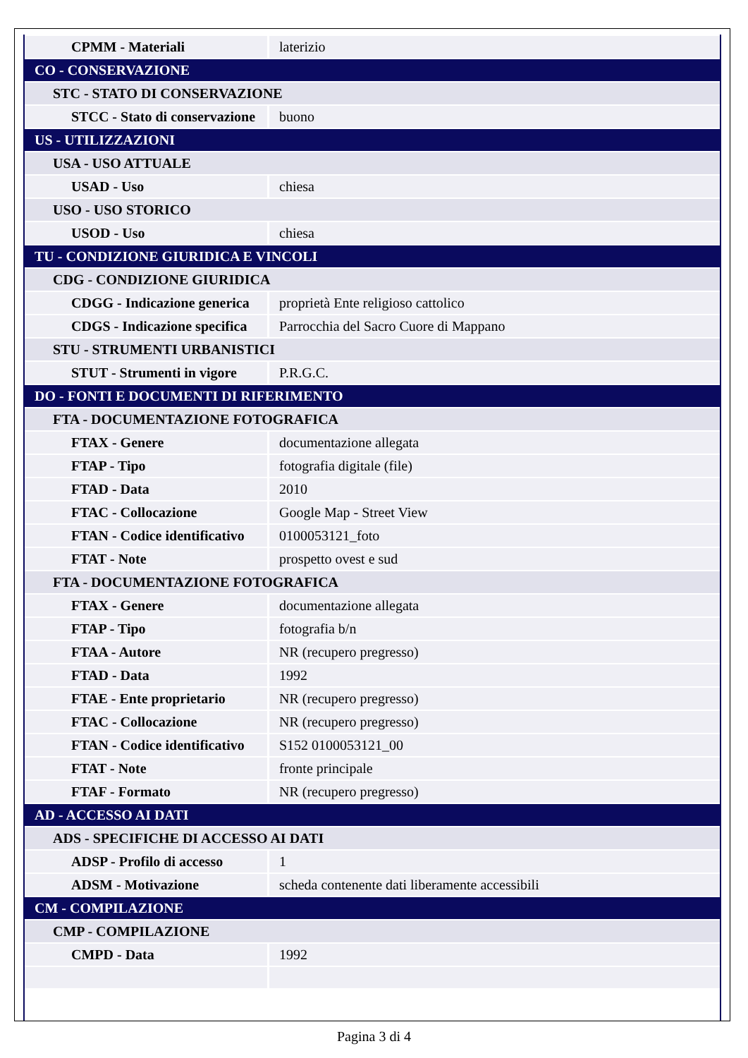| CPMM - Materiali | laterizio |
| CO - CONSERVAZIONE | |
| STC - STATO DI CONSERVAZIONE | |
| STCC - Stato di conservazione | buono |
| US - UTILIZZAZIONI | |
| USA - USO ATTUALE | |
| USAD - Uso | chiesa |
| USO - USO STORICO | |
| USOD - Uso | chiesa |
| TU - CONDIZIONE GIURIDICA E VINCOLI | |
| CDG - CONDIZIONE GIURIDICA | |
| CDGG - Indicazione generica | proprietà Ente religioso cattolico |
| CDGS - Indicazione specifica | Parrocchia del Sacro Cuore di Mappano |
| STU - STRUMENTI URBANISTICI | |
| STUT - Strumenti in vigore | P.R.G.C. |
| DO - FONTI E DOCUMENTI DI RIFERIMENTO | |
| FTA - DOCUMENTAZIONE FOTOGRAFICA | |
| FTAX - Genere | documentazione allegata |
| FTAP - Tipo | fotografia digitale (file) |
| FTAD - Data | 2010 |
| FTAC - Collocazione | Google Map - Street View |
| FTAN - Codice identificativo | 0100053121_foto |
| FTAT - Note | prospetto ovest e sud |
| FTA - DOCUMENTAZIONE FOTOGRAFICA | |
| FTAX - Genere | documentazione allegata |
| FTAP - Tipo | fotografia b/n |
| FTAA - Autore | NR (recupero pregresso) |
| FTAD - Data | 1992 |
| FTAE - Ente proprietario | NR (recupero pregresso) |
| FTAC - Collocazione | NR (recupero pregresso) |
| FTAN - Codice identificativo | S152 0100053121_00 |
| FTAT - Note | fronte principale |
| FTAF - Formato | NR (recupero pregresso) |
| AD - ACCESSO AI DATI | |
| ADS - SPECIFICHE DI ACCESSO AI DATI | |
| ADSP - Profilo di accesso | 1 |
| ADSM - Motivazione | scheda contenente dati liberamente accessibili |
| CM - COMPILAZIONE | |
| CMP - COMPILAZIONE | |
| CMPD - Data | 1992 |
Pagina 3 di 4